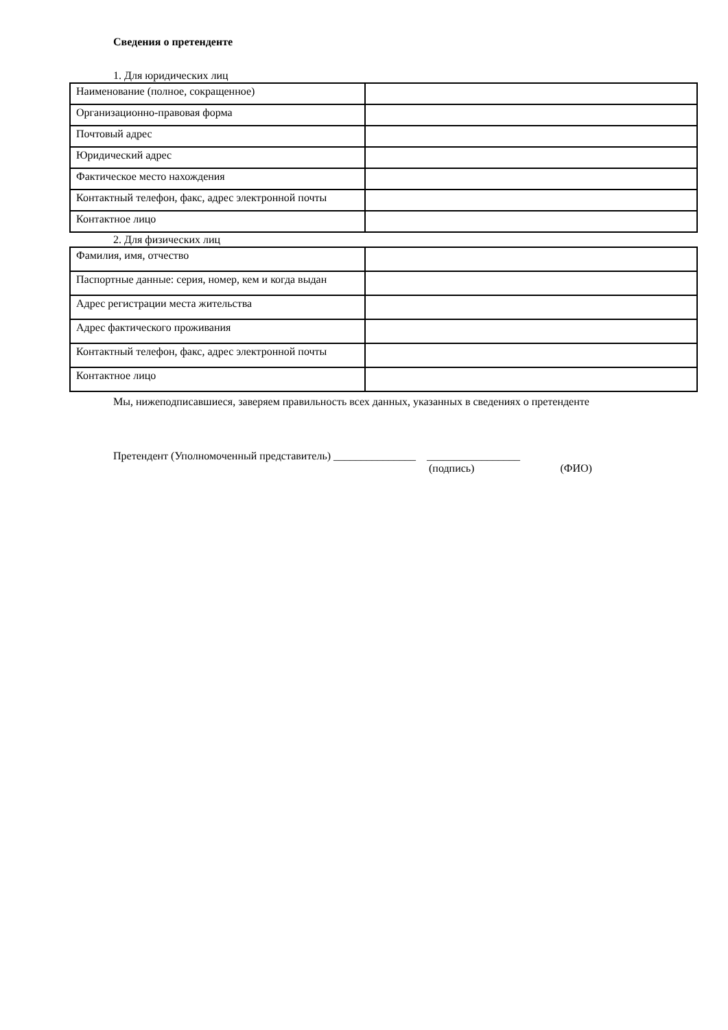Сведения о претенденте
1. Для юридических лиц
| Наименование (полное, сокращенное) | |
| Организационно-правовая форма | |
| Почтовый адрес | |
| Юридический адрес | |
| Фактическое место нахождения | |
| Контактный телефон, факс, адрес электронной почты | |
| Контактное лицо | |
2. Для физических лиц
| Фамилия, имя, отчество | |
| Паспортные данные: серия, номер, кем и когда выдан | |
| Адрес регистрации места жительства | |
| Адрес фактического проживания | |
| Контактный телефон, факс, адрес электронной почты | |
| Контактное лицо | |
Мы, нижеподписавшиеся, заверяем правильность всех данных, указанных в сведениях о претенденте
Претендент (Уполномоченный представитель) _______________ _________________
(подпись) (ФИО)